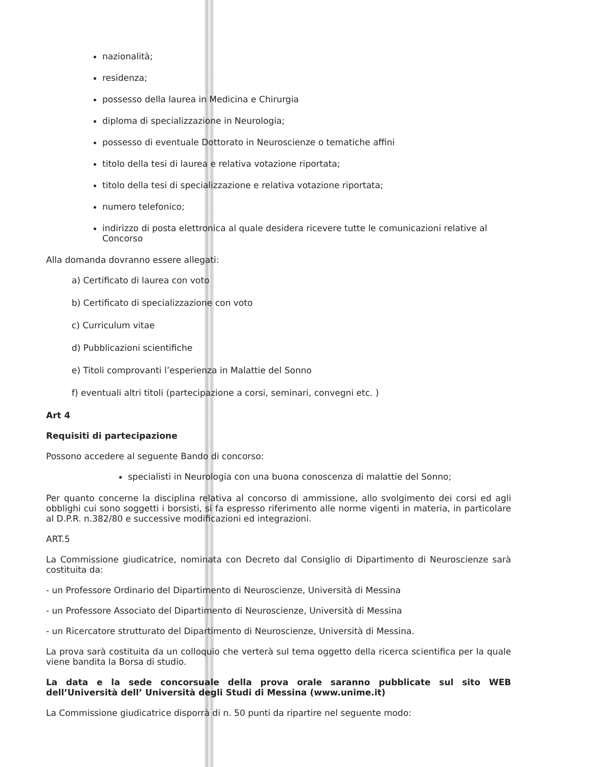nazionalità;
residenza;
possesso della laurea in Medicina e Chirurgia
diploma di specializzazione in Neurologia;
possesso di eventuale Dottorato in Neuroscienze o tematiche affini
titolo della tesi di laurea e relativa votazione riportata;
titolo della tesi di specializzazione e relativa votazione riportata;
numero telefonico;
indirizzo di posta elettronica al quale desidera ricevere tutte le comunicazioni relative al Concorso
Alla domanda dovranno essere allegati:
a) Certificato di laurea con voto
b) Certificato di specializzazione con voto
c) Curriculum vitae
d) Pubblicazioni scientifiche
e) Titoli comprovanti l’esperienza in Malattie del Sonno
f) eventuali altri titoli (partecipazione a corsi, seminari, convegni etc. )
Art 4
Requisiti di partecipazione
Possono accedere al seguente Bando di concorso:
specialisti in Neurologia con una buona conoscenza di malattie del Sonno;
Per quanto concerne la disciplina relativa al concorso di ammissione, allo svolgimento dei corsi ed agli obblighi cui sono soggetti i borsisti, si fa espresso riferimento alle norme vigenti in materia, in particolare al D.P.R. n.382/80 e successive modificazioni ed integrazioni.
ART.5
La Commissione giudicatrice, nominata con Decreto dal Consiglio di Dipartimento di Neuroscienze sarà costituita da:
- un Professore Ordinario del Dipartimento di Neuroscienze, Università di Messina
- un Professore Associato del Dipartimento di Neuroscienze, Università di Messina
- un Ricercatore strutturato del Dipartimento di Neuroscienze, Università di Messina.
La prova sarà costituita da un colloquio che verterà sul tema oggetto della ricerca scientifica per la quale viene bandita la Borsa di studio.
La data e la sede concorsuale della prova orale saranno pubblicate sul sito WEB dell’Università dell’ Università degli Studi di Messina (www.unime.it)
La Commissione giudicatrice disporrà di n. 50 punti da ripartire nel seguente modo: